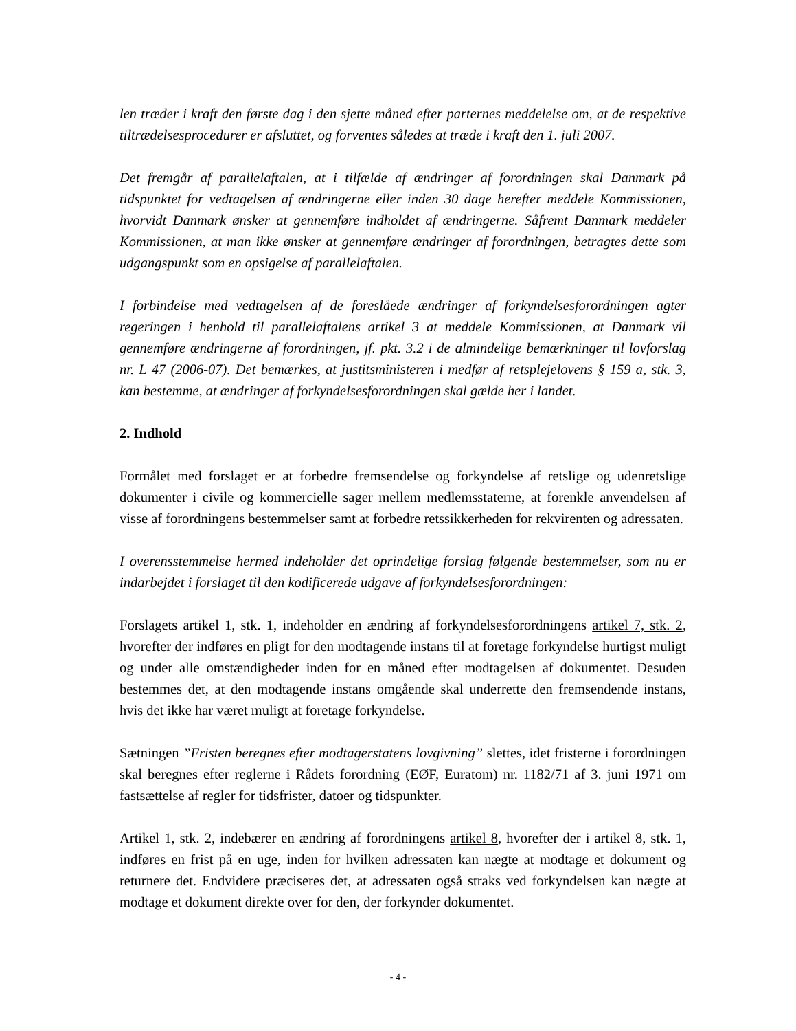len træder i kraft den første dag i den sjette måned efter parternes meddelelse om, at de respektive tiltrædelsesprocedurer er afsluttet, og forventes således at træde i kraft den 1. juli 2007.
Det fremgår af parallelaftalen, at i tilfælde af ændringer af forordningen skal Danmark på tidspunktet for vedtagelsen af ændringerne eller inden 30 dage herefter meddele Kommissionen, hvorvidt Danmark ønsker at gennemføre indholdet af ændringerne. Såfremt Danmark meddeler Kommissionen, at man ikke ønsker at gennemføre ændringer af forordningen, betragtes dette som udgangspunkt som en opsigelse af parallelaftalen.
I forbindelse med vedtagelsen af de foreslåede ændringer af forkyndelsesforordningen agter regeringen i henhold til parallelaftalens artikel 3 at meddele Kommissionen, at Danmark vil gennemføre ændringerne af forordningen, jf. pkt. 3.2 i de almindelige bemærkninger til lovforslag nr. L 47 (2006-07). Det bemærkes, at justitsministeren i medfør af retsplejelovens § 159 a, stk. 3, kan bestemme, at ændringer af forkyndelsesforordningen skal gælde her i landet.
2. Indhold
Formålet med forslaget er at forbedre fremsendelse og forkyndelse af retslige og udenretslige dokumenter i civile og kommercielle sager mellem medlemsstaterne, at forenkle anvendelsen af visse af forordningens bestemmelser samt at forbedre retssikkerheden for rekvirenten og adressaten.
I overensstemmelse hermed indeholder det oprindelige forslag følgende bestemmelser, som nu er indarbejdet i forslaget til den kodificerede udgave af forkyndelsesforordningen:
Forslagets artikel 1, stk. 1, indeholder en ændring af forkyndelsesforordningens artikel 7, stk. 2, hvorefter der indføres en pligt for den modtagende instans til at foretage forkyndelse hurtigst muligt og under alle omstændigheder inden for en måned efter modtagelsen af dokumentet. Desuden bestemmes det, at den modtagende instans omgående skal underrette den fremsendende instans, hvis det ikke har været muligt at foretage forkyndelse.
Sætningen ”Fristen beregnes efter modtagerstatens lovgivning” slettes, idet fristerne i forordningen skal beregnes efter reglerne i Rådets forordning (EØF, Euratom) nr. 1182/71 af 3. juni 1971 om fastsættelse af regler for tidsfrister, datoer og tidspunkter.
Artikel 1, stk. 2, indebærer en ændring af forordningens artikel 8, hvorefter der i artikel 8, stk. 1, indføres en frist på en uge, inden for hvilken adressaten kan nægte at modtage et dokument og returnere det. Endvidere præciseres det, at adressaten også straks ved forkyndelsen kan nægte at modtage et dokument direkte over for den, der forkynder dokumentet.
- 4 -